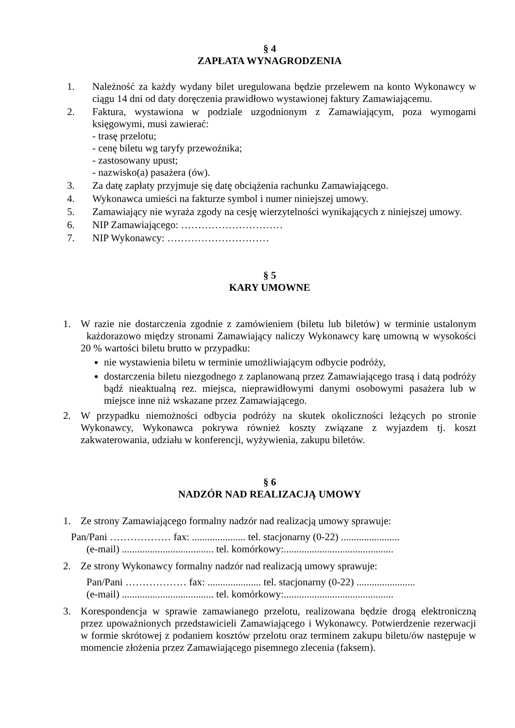§ 4
ZAPŁATA WYNAGRODZENIA
1. Należność za każdy wydany bilet uregulowana będzie przelewem na konto Wykonawcy w ciągu 14 dni od daty doręczenia prawidłowo wystawionej faktury Zamawiającemu.
2. Faktura, wystawiona w podziale uzgodnionym z Zamawiającym, poza wymogami księgowymi, musi zawierać:
- trasę przelotu;
- cenę biletu wg taryfy przewoźnika;
- zastosowany upust;
- nazwisko(a) pasażera (ów).
3. Za datę zapłaty przyjmuje się datę obciążenia rachunku Zamawiającego.
4. Wykonawca umieści na fakturze symbol i numer niniejszej umowy.
5. Zamawiający nie wyraża zgody na cesję wierzytelności wynikających z niniejszej umowy.
6. NIP Zamawiającego: …………………………
7. NIP Wykonawcy: …………………………
§ 5
KARY UMOWNE
1. W razie nie dostarczenia zgodnie z zamówieniem (biletu lub biletów) w terminie ustalonym każdorazowo między stronami Zamawiający naliczy Wykonawcy karę umowną w wysokości 20 % wartości biletu brutto w przypadku:
nie wystawienia biletu w terminie umożliwiającym odbycie podróży,
dostarczenia biletu niezgodnego z zaplanowaną przez Zamawiającego trasą i datą podróży bądź nieaktualną rez. miejsca, nieprawidłowymi danymi osobowymi pasażera lub w miejsce inne niż wskazane przez Zamawiającego.
2. W przypadku niemożności odbycia podróży na skutek okoliczności leżących po stronie Wykonawcy, Wykonawca pokrywa również koszty związane z wyjazdem tj. koszt zakwaterowania, udziału w konferencji, wyżywienia, zakupu biletów.
§ 6
NADZÓR NAD REALIZACJĄ UMOWY
1. Ze strony Zamawiającego formalny nadzór nad realizacją umowy sprawuje:
Pan/Pani ……………… fax: ..................... tel. stacjonarny (0-22) .......................
(e-mail) .................................... tel. komórkowy:...........................................
2. Ze strony Wykonawcy formalny nadzór nad realizacją umowy sprawuje:
Pan/Pani ……………… fax: ..................... tel. stacjonarny (0-22) .......................
(e-mail) .................................... tel. komórkowy:...........................................
3. Korespondencja w sprawie zamawianego przelotu, realizowana będzie drogą elektroniczną przez upoważnionych przedstawicieli Zamawiającego i Wykonawcy. Potwierdzenie rezerwacji w formie skrótowej z podaniem kosztów przelotu oraz terminem zakupu biletu/ów następuje w momencie złożenia przez Zamawiającego pisemnego zlecenia (faksem).